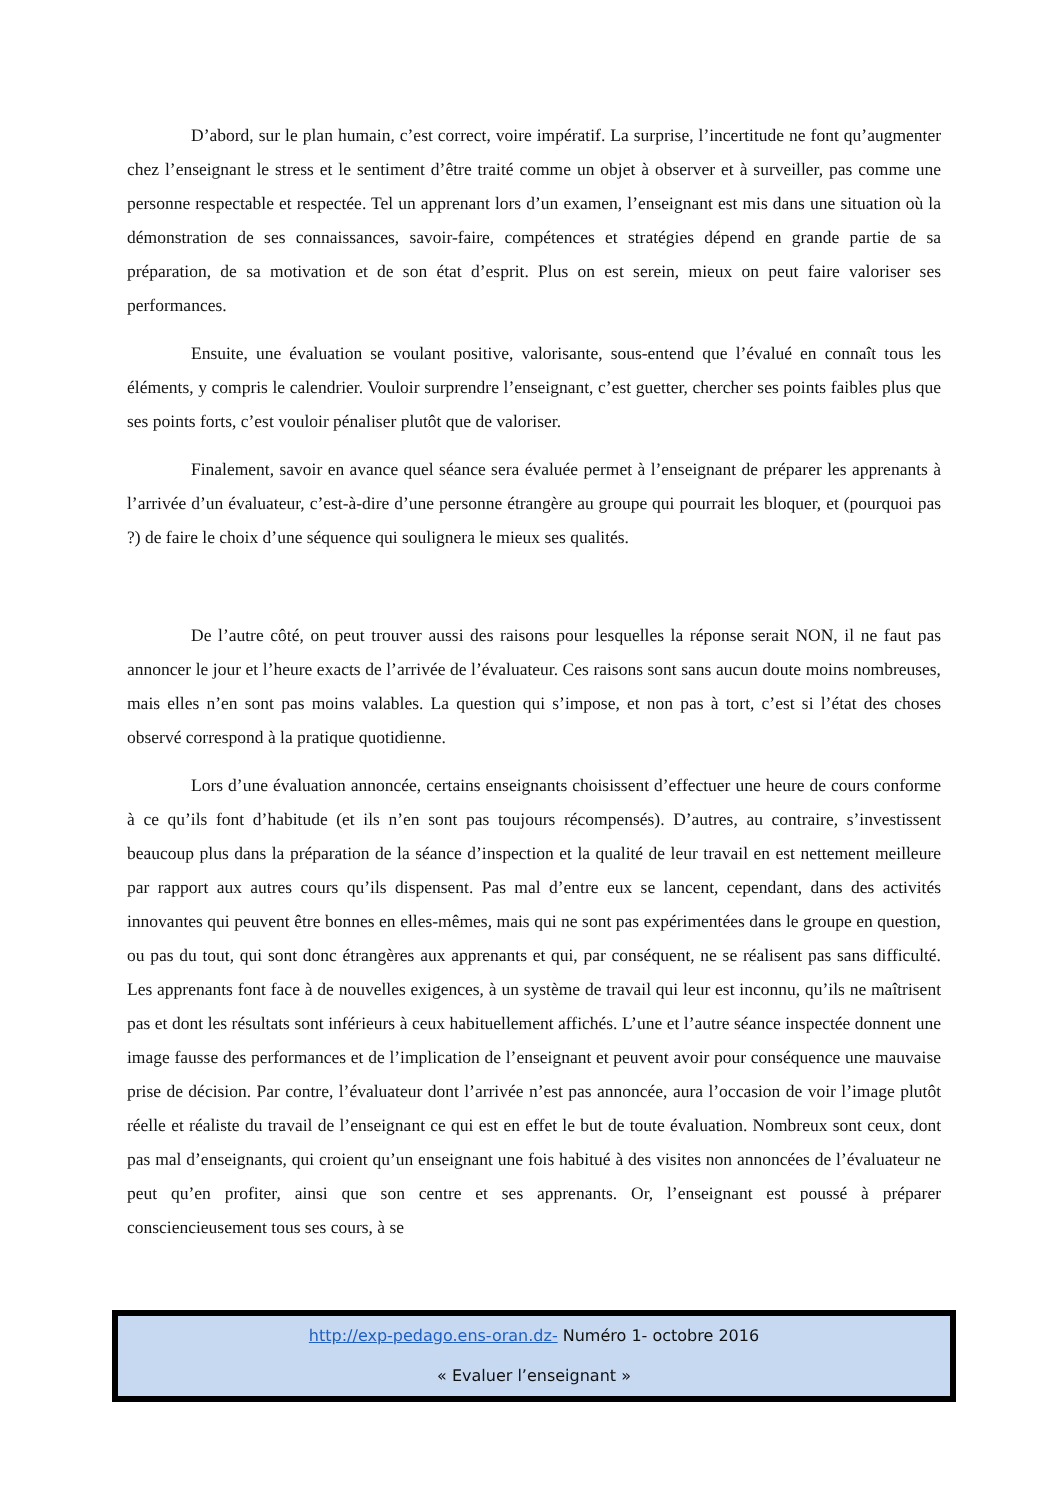D’abord, sur le plan humain, c’est correct, voire impératif. La surprise, l’incertitude ne font qu’augmenter chez l’enseignant le stress et le sentiment d’être traité comme un objet à observer et à surveiller, pas comme une personne respectable et respectée. Tel un apprenant lors d’un examen, l’enseignant est mis dans une situation où la démonstration de ses connaissances, savoir-faire, compétences et stratégies dépend en grande partie de sa préparation, de sa motivation et de son état d’esprit. Plus on est serein, mieux on peut faire valoriser ses performances.
Ensuite, une évaluation se voulant positive, valorisante, sous-entend que l’évalué en connaît tous les éléments, y compris le calendrier. Vouloir surprendre l’enseignant, c’est guetter, chercher ses points faibles plus que ses points forts, c’est vouloir pénaliser plutôt que de valoriser.
Finalement, savoir en avance quel séance sera évaluée permet à l’enseignant de préparer les apprenants à l’arrivée d’un évaluateur, c’est-à-dire d’une personne étrangère au groupe qui pourrait les bloquer, et (pourquoi pas ?) de faire le choix d’une séquence qui soulignera le mieux ses qualités.
De l’autre côté, on peut trouver aussi des raisons pour lesquelles la réponse serait NON, il ne faut pas annoncer le jour et l’heure exacts de l’arrivée de l’évaluateur. Ces raisons sont sans aucun doute moins nombreuses, mais elles n’en sont pas moins valables. La question qui s’impose, et non pas à tort, c’est si l’état des choses observé correspond à la pratique quotidienne.
Lors d’une évaluation annoncée, certains enseignants choisissent d’effectuer une heure de cours conforme à ce qu’ils font d’habitude (et ils n’en sont pas toujours récompensés). D’autres, au contraire, s’investissent beaucoup plus dans la préparation de la séance d’inspection et la qualité de leur travail en est nettement meilleure par rapport aux autres cours qu’ils dispensent. Pas mal d’entre eux se lancent, cependant, dans des activités innovantes qui peuvent être bonnes en elles-mêmes, mais qui ne sont pas expérimentées dans le groupe en question, ou pas du tout, qui sont donc étrangères aux apprenants et qui, par conséquent, ne se réalisent pas sans difficulté. Les apprenants font face à de nouvelles exigences, à un système de travail qui leur est inconnu, qu’ils ne maîtrisent pas et dont les résultats sont inférieurs à ceux habituellement affichés. L’une et l’autre séance inspectée donnent une image fausse des performances et de l’implication de l’enseignant et peuvent avoir pour conséquence une mauvaise prise de décision. Par contre, l’évaluateur dont l’arrivée n’est pas annoncée, aura l’occasion de voir l’image plutôt réelle et réaliste du travail de l’enseignant ce qui est en effet le but de toute évaluation. Nombreux sont ceux, dont pas mal d’enseignants, qui croient qu’un enseignant une fois habitué à des visites non annoncées de l’évaluateur ne peut qu’en profiter, ainsi que son centre et ses apprenants. Or, l’enseignant est poussé à préparer consciencieusement tous ses cours, à se
http://exp-pedago.ens-oran.dz- Numéro 1- octobre 2016
« Evaluer l’enseignant »